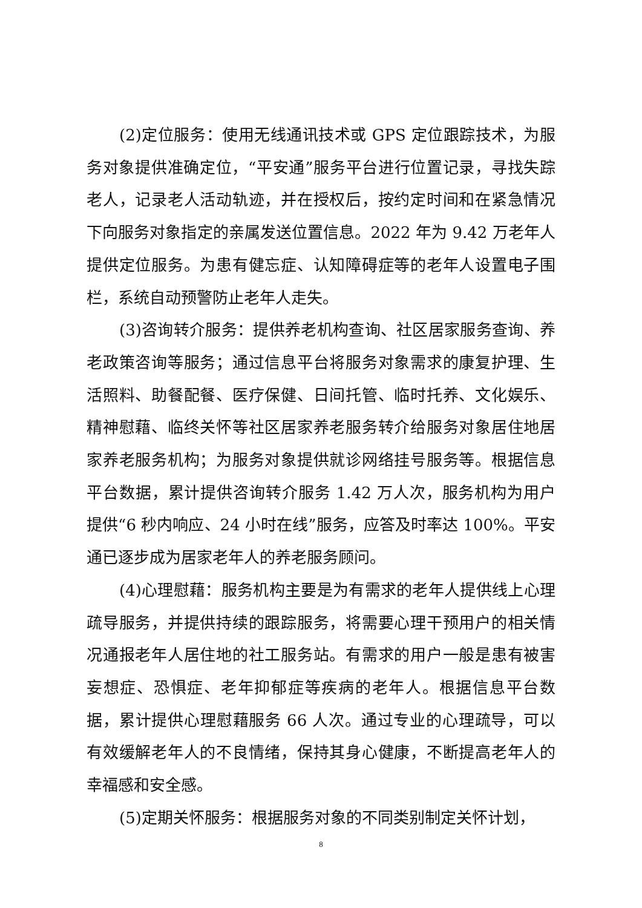(2)定位服务：使用无线通讯技术或 GPS 定位跟踪技术，为服务对象提供准确定位，“平安通”服务平台进行位置记录，寻找失踪老人，记录老人活动轨迹，并在授权后，按约定时间和在紧急情况下向服务对象指定的亲属发送位置信息。2022 年为 9.42 万老年人提供定位服务。为患有健忘症、认知障碍症等的老年人设置电子围栏，系统自动预警防止老年人走失。
(3)咨询转介服务：提供养老机构查询、社区居家服务查询、养老政策咨询等服务；通过信息平台将服务对象需求的康复护理、生活照料、助餐配餐、医疗保健、日间托管、临时托养、文化娱乐、精神慰藉、临终关怀等社区居家养老服务转介给服务对象居住地居家养老服务机构；为服务对象提供就诊网络挂号服务等。根据信息平台数据，累计提供咨询转介服务 1.42 万人次，服务机构为用户提供“6 秒内响应、24 小时在线”服务，应答及时率达 100%。平安通已逐步成为居家老年人的养老服务顾问。
(4)心理慰藉：服务机构主要是为有需求的老年人提供线上心理疏导服务，并提供持续的跟踪服务，将需要心理干预用户的相关情况通报老年人居住地的社工服务站。有需求的用户一般是患有被害妄想症、恐惧症、老年抑郁症等疾病的老年人。根据信息平台数据，累计提供心理慰藉服务 66 人次。通过专业的心理疏导，可以有效缓解老年人的不良情绪，保持其身心健康，不断提高老年人的幸福感和安全感。
(5)定期关怀服务：根据服务对象的不同类别制定关怀计划，
8